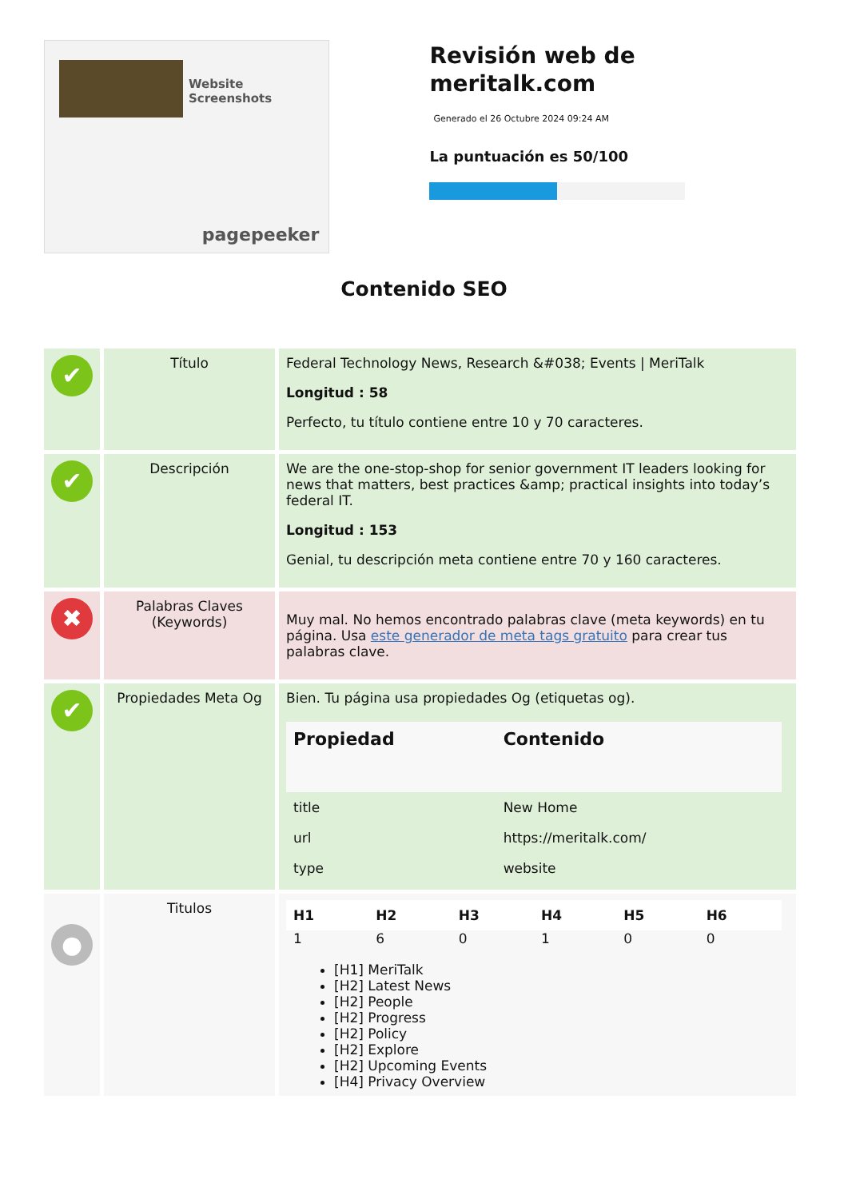Website Screenshots
pagepeeker
Revisión web de meritalk.com
Generado el 26 Octubre 2024 09:24 AM
La puntuación es 50/100
Contenido SEO
| ✔ | Título | Federal Technology News, Research &#038; Events / MeriTalk Longitud : 58 Perfecto, tu título contiene entre 10 y 70 caracteres. |
| ✔ | Descripción | We are the one-stop-shop for senior government IT leaders looking for news that matters, best practices &amp; practical insights into today’s federal IT. Longitud : 153 Genial, tu descripción meta contiene entre 70 y 160 caracteres. |
| ✖ | Palabras Claves (Keywords) | Muy mal. No hemos encontrado palabras clave (meta keywords) en tu página. Usa este generador de meta tags gratuito para crear tus palabras clave. |
| ✔ | Propiedades Meta Og | Bien. Tu página usa propiedades Og (etiquetas og). / Propiedad / Contenido / / --- / --- / / title / New Home / / url / https://meritalk.com/ / / type / website / |
| ● | Titulos | / H1 / H2 / H3 / H4 / H5 / H6 / / --- / --- / --- / --- / --- / --- / / 1 / 6 / 0 / 1 / 0 / 0 / [H1] MeriTalk [H2] Latest News [H2] People [H2] Progress [H2] Policy [H2] Explore [H2] Upcoming Events [H4] Privacy Overview |